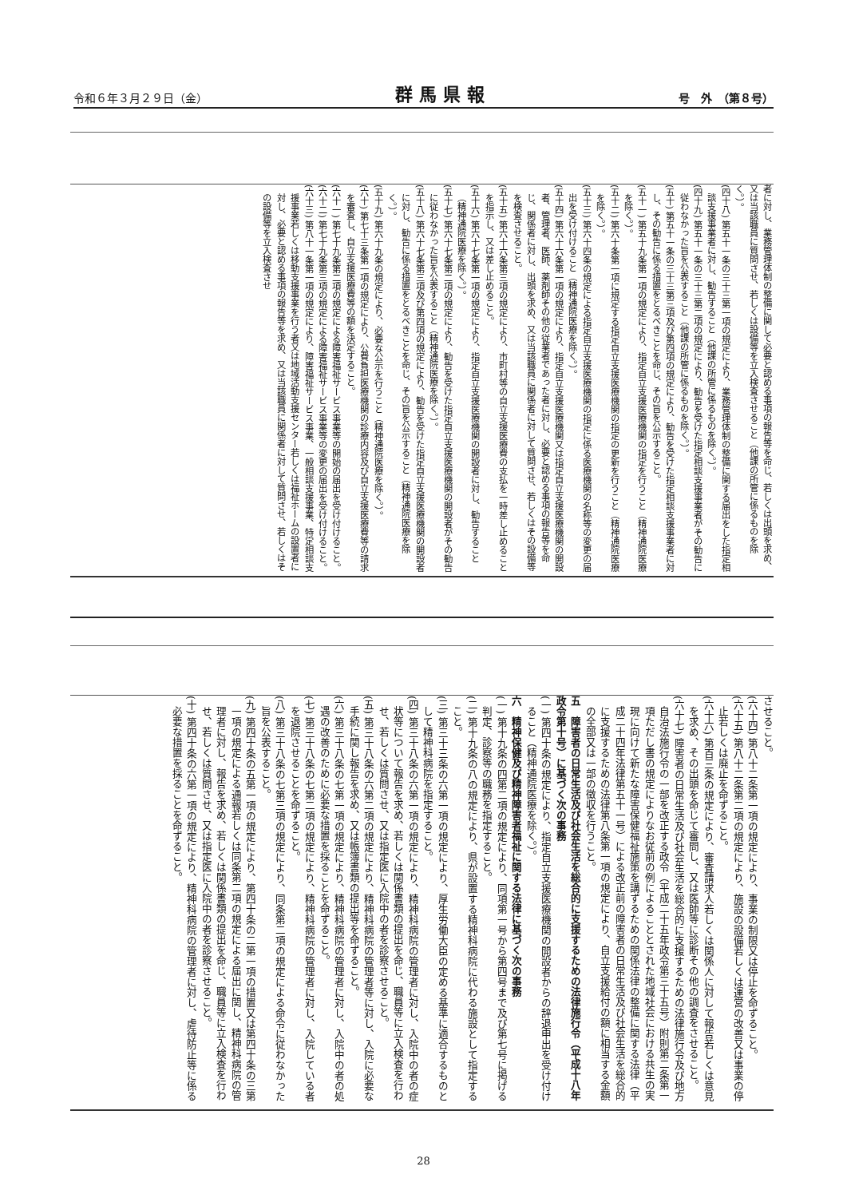令和６年３月２９日（金） 群馬県報 号　外　（第８号）
者に対し、業務管理体制の整備に関して必要と認める事項の報告等を命じ、若しくは出頭を求め、又は当該職員に質問させ、若しくは設備等を立入検査させること（他課の所管に係るものを除く。）。
(四十八) 第五十一条の三十三第一項の規定により、業務管理体制の整備に関する届出をした指定相談支援事業者に対し、勧告すること（他課の所管に係るものを除く。）。
(四十九) 第五十一条の三十三第二項の規定により、勧告を受けた指定相談支援事業者がその勧告に従わなかった旨を公表すること（他課の所管に係るものを除く。）。
(五十) 第五十一条の三十三第三項及び第四項の規定により、勧告を受けた指定相談支援事業者に対し、その勧告に係る措置をとるべきことを命じ、その旨を公示すること。
(五十一) 第五十九条第一項の規定により、指定自立支援医療機関の指定を行うこと（精神通院医療を除く。）。
(五十二) 第六十条第一項に規定する指定自立支援医療機関の指定の更新を行うこと（精神通院医療を除く。）。
(五十三) 第六十四条の規定による指定自立支援医療機関の指定に係る医療機関の名称等の変更の届出を受け付けること（精神通院医療を除く。）。
(五十四) 第六十六条第一項の規定により、指定自立支援医療機関又は指定自立支援医療機関の開設者、管理者、医師、薬剤師その他の従業者であった者に対し、必要と認める事項の報告等を命じ、関係者に対し、出頭を求め、又は当該職員に関係者に対して質問させ、若しくはその設備等を検査させること。
(五十五) 第六十六条第三項の規定により、市町村等の自立支援医療費の支払を一時差し止めることを指示し、又は差し止めること。
(五十六) 第六十七条第一項の規定により、指定自立支援医療機関の開設者に対し、勧告すること（精神通院医療を除く。）。
(五十七) 第六十七条第二項の規定により、勧告を受けた指定自立支援医療機関の開設者がその勧告に従わなかった旨を公表すること（精神通院医療を除く。）。
(五十八) 第六十七条第三項及び第四項の規定により、勧告を受けた指定自立支援医療機関の開設者に対し、勧告に係る措置をとるべきことを命じ、その旨を公示すること（精神通院医療を除く。）。
(五十九) 第六十九条の規定により、必要な公示を行うこと（精神通院医療を除く。）。
(六十) 第七十三条第一項の規定により、公費負担医療機関の診療内容及び自立支援医療費等の請求を審査し、自立支援医療費等の額を決定すること。
(六十一) 第七十九条第二項の規定による障害福祉サービス事業等の開始の届出を受け付けること。
(六十二) 第七十九条第三項の規定による障害福祉サービス事業等の変更の届出を受け付けること。
(六十三) 第八十一条第一項の規定により、障害福祉サービス事業、一般相談支援事業、特定相談支援事業若しくは移動支援事業を行う者又は地域活動支援センター若しくは福祉ホームの設置者に対し、必要と認める事項の報告等を求め、又は当該職員に関係者に対して質問させ、若しくはその設備等を立入検査させ
させること。
(六十四) 第八十二条第一項の規定により、事業の制限又は停止を命ずること。
(六十五) 第八十二条第二項の規定により、施設の設備若しくは運営の改善又は事業の停止若しくは廃止を命ずること。
(六十六) 第百三条の規定により、審査請求人若しくは関係人に対して報告若しくは意見を求め、その出頭を命じて審問し、又は医師等に診断その他の調査をさせること。
(六十七) 障害者の日常生活及び社会生活を総合的に支援するための法律施行令及び地方自治法施行令の一部を改正する政令（平成二十五年政令第三十五号）附則第二条第一項ただし書の規定によりなお従前の例によることとされた地域社会における共生の実現に向けて新たな障害保健福祉施策を講ずるための関係法律の整備に関する法律（平成二十四年法律第五十一号）による改正前の障害者の日常生活及び社会生活を総合的に支援するための法律第八条第一項の規定により、自立支援給付の額に相当する金額の全部又は一部の徴収を行うこと。
五　障害者の日常生活及び社会生活を総合的に支援するための法律施行令（平成十八年政令第十号）に基づく次の事務
(一) 第四十条の規定により、指定自立支援医療機関の開設者からの辞退申出を受け付けること（精神通院医療を除く。）。
六　精神保健及び精神障害者福祉に関する法律に基づく次の事務
(一) 第十九条の四第二項の規定により、同項第一号から第四号まで及び第七号に掲げる判定、診察等の職務を指定すること。
(二) 第十九条の八の規定により、県が設置する精神科病院に代わる施設として指定すること。
(三) 第三十三条の六第一項の規定により、厚生労働大臣の定める基準に適合するものとして精神科病院を指定すること。
(四) 第三十八条の六第一項の規定により、精神科病院の管理者に対し、入院中の者の症状等について報告を求め、若しくは関係書類の提出を命じ、職員等に立入検査を行わせ、若しくは質問させ、又は指定医に入院中の者を診察させること。
(五) 第三十八条の六第二項の規定により、精神科病院の管理者等に対し、入院に必要な手続に関し報告を求め、又は帳簿書類の提出等を命ずること。
(六) 第三十八条の七第一項の規定により、精神科病院の管理者に対し、入院中の者の処遇の改善のために必要な措置を採ることを命ずること。
(七) 第三十八条の七第二項の規定により、精神科病院の管理者に対し、入院している者を退院させることを命ずること。
(八) 第三十八条の七第三項の規定により、同条第二項の規定による命令に従わなかった旨を公表すること。
(九) 第四十条の五第一項の規定により、第四十条の二第一項の措置又は第四十条の三第一項の規定による通報若しくは同条第二項の規定による届出に関し、精神科病院の管理者に対し、報告を求め、若しくは関係書類の提出を命じ、職員等に立入検査を行わせ、若しくは質問させ、又は指定医に入院中の者を診察させること。
(十) 第四十条の六第一項の規定により、精神科病院の管理者に対し、虐待防止等に係る必要な措置を採ることを命ずること。
28